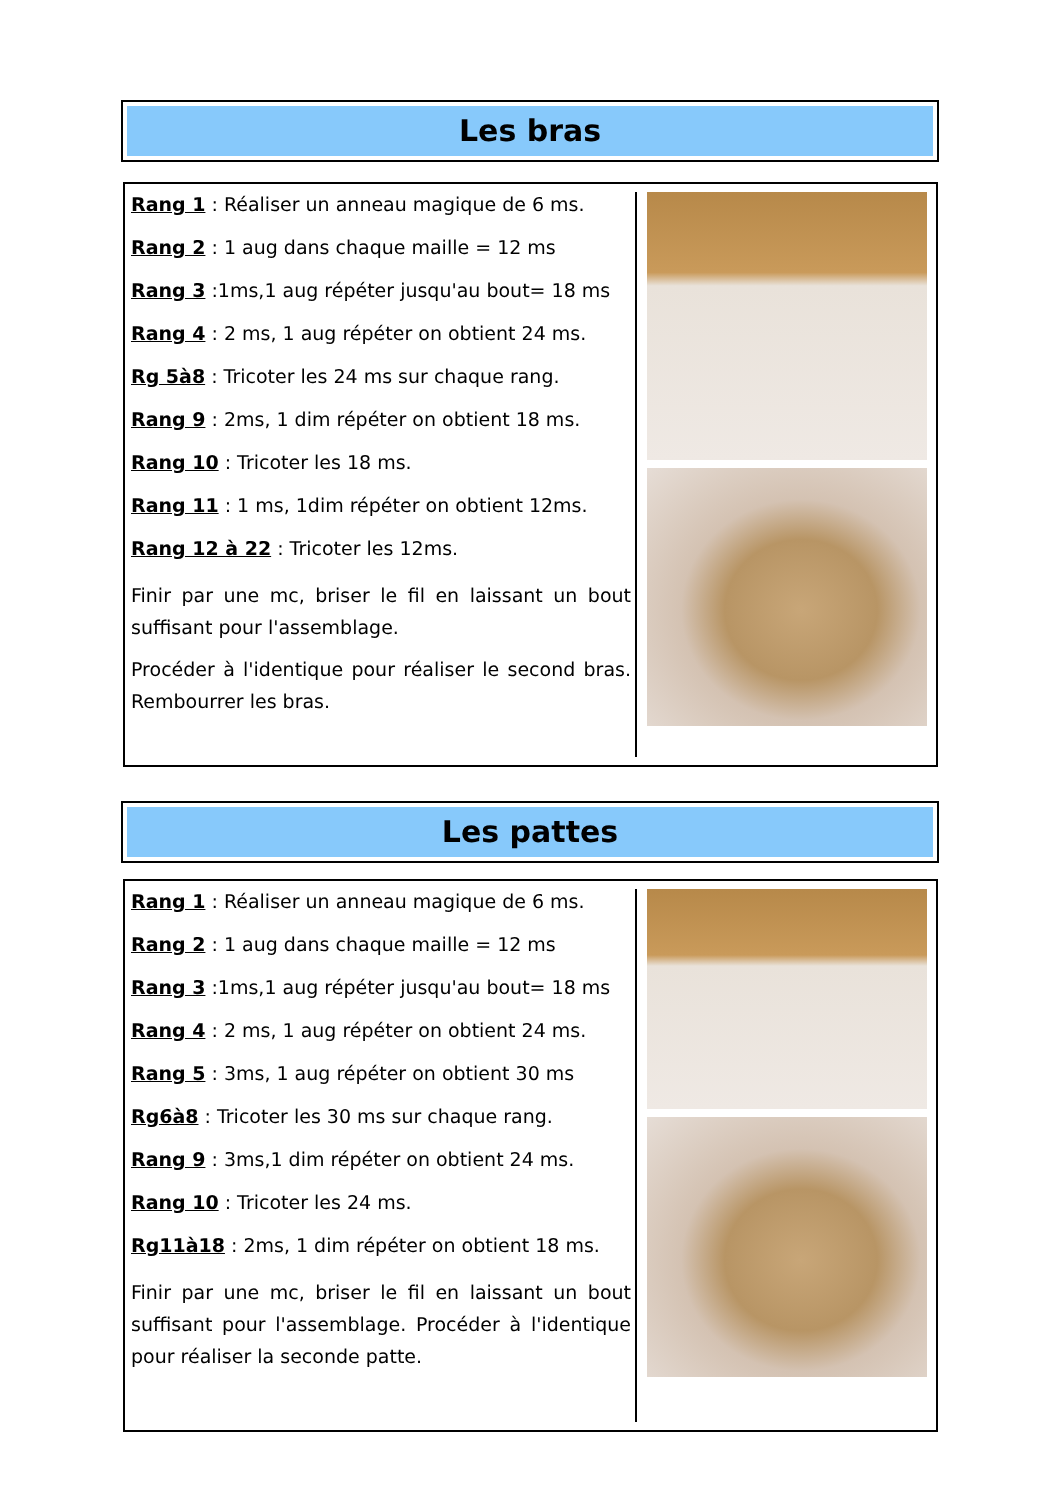Les bras
Rang 1 : Réaliser un anneau magique de 6 ms.
Rang 2 : 1 aug dans chaque maille = 12 ms
Rang 3 :1ms,1 aug répéter jusqu'au bout= 18 ms
Rang 4 : 2 ms, 1 aug répéter on obtient 24 ms.
Rg 5à8 : Tricoter les 24 ms sur chaque rang.
Rang 9 : 2ms, 1 dim répéter on obtient 18 ms.
Rang 10 : Tricoter les 18 ms.
Rang 11 : 1 ms, 1dim répéter on obtient 12ms.
Rang 12 à 22 : Tricoter les 12ms.
Finir par une mc, briser le fil en laissant un bout suffisant pour l'assemblage.
Procéder à l'identique pour réaliser le second bras. Rembourrer les bras.
Les pattes
Rang 1 : Réaliser un anneau magique de 6 ms.
Rang 2 : 1 aug dans chaque maille = 12 ms
Rang 3 :1ms,1 aug répéter jusqu'au bout= 18 ms
Rang 4 : 2 ms, 1 aug répéter on obtient 24 ms.
Rang 5 : 3ms, 1 aug répéter on obtient 30 ms
Rg6à8 : Tricoter les 30 ms sur chaque rang.
Rang 9 : 3ms,1 dim répéter on obtient 24 ms.
Rang 10 : Tricoter les 24 ms.
Rg11à18 : 2ms, 1 dim répéter on obtient 18 ms.
Finir par une mc, briser le fil en laissant un bout suffisant pour l'assemblage. Procéder à l'identique pour réaliser la seconde patte.